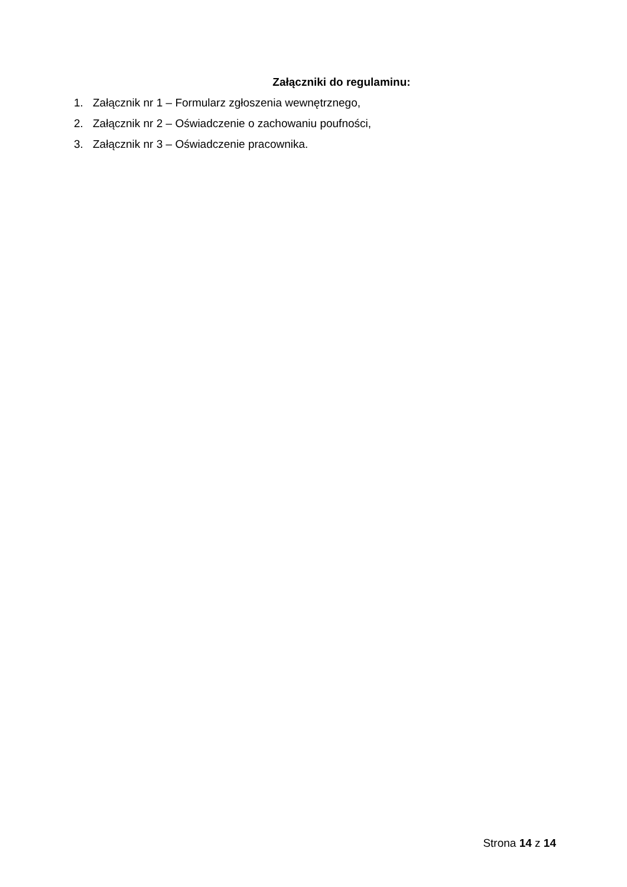Załączniki do regulaminu:
1. Załącznik nr 1 – Formularz zgłoszenia wewnętrznego,
2. Załącznik nr 2 – Oświadczenie o zachowaniu poufności,
3. Załącznik nr 3 – Oświadczenie pracownika.
Strona 14 z 14